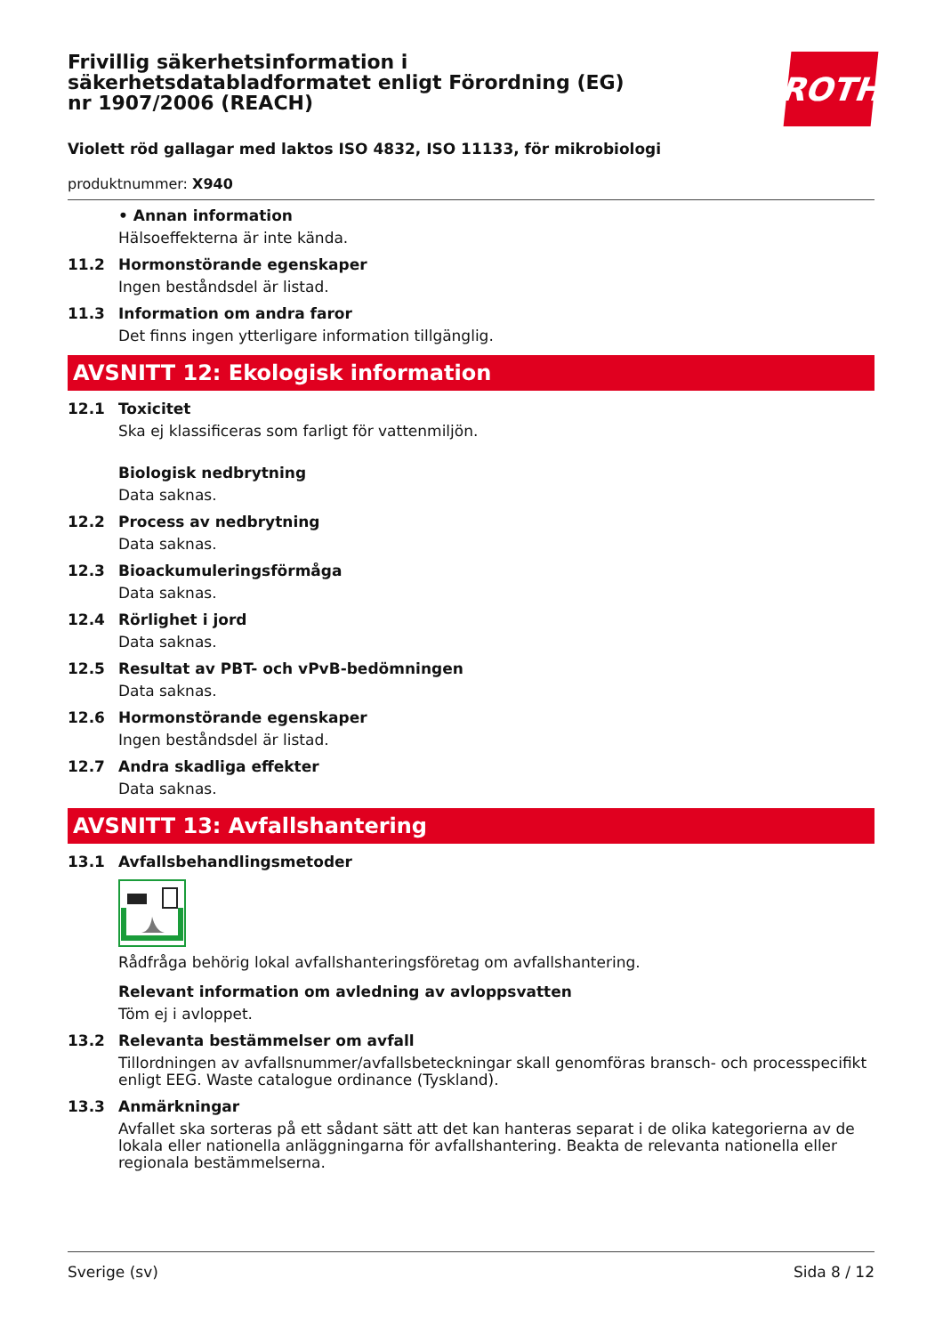ROTH
Frivillig säkerhetsinformation i säkerhetsdatabladformatet enligt Förordning (EG) nr 1907/2006 (REACH)
Violett röd gallagar med laktos ISO 4832, ISO 11133, för mikrobiologi
produktnummer: X940
• Annan information
Hälsoeffekterna är inte kända.
11.2 Hormonstörande egenskaper
Ingen beståndsdel är listad.
11.3 Information om andra faror
Det finns ingen ytterligare information tillgänglig.
AVSNITT 12: Ekologisk information
12.1 Toxicitet
Ska ej klassificeras som farligt för vattenmiljön.
Biologisk nedbrytning
Data saknas.
12.2 Process av nedbrytning
Data saknas.
12.3 Bioackumuleringsförmåga
Data saknas.
12.4 Rörlighet i jord
Data saknas.
12.5 Resultat av PBT- och vPvB-bedömningen
Data saknas.
12.6 Hormonstörande egenskaper
Ingen beståndsdel är listad.
12.7 Andra skadliga effekter
Data saknas.
AVSNITT 13: Avfallshantering
13.1 Avfallsbehandlingsmetoder
Rådfråga behörig lokal avfallshanteringsföretag om avfallshantering.
Relevant information om avledning av avloppsvatten
Töm ej i avloppet.
13.2 Relevanta bestämmelser om avfall
Tillordningen av avfallsnummer/avfallsbeteckningar skall genomföras bransch- och processpecifikt enligt EEG. Waste catalogue ordinance (Tyskland).
13.3 Anmärkningar
Avfallet ska sorteras på ett sådant sätt att det kan hanteras separat i de olika kategorierna av de lokala eller nationella anläggningarna för avfallshantering. Beakta de relevanta nationella eller regionala bestämmelserna.
Sverige (sv) Sida 8 / 12